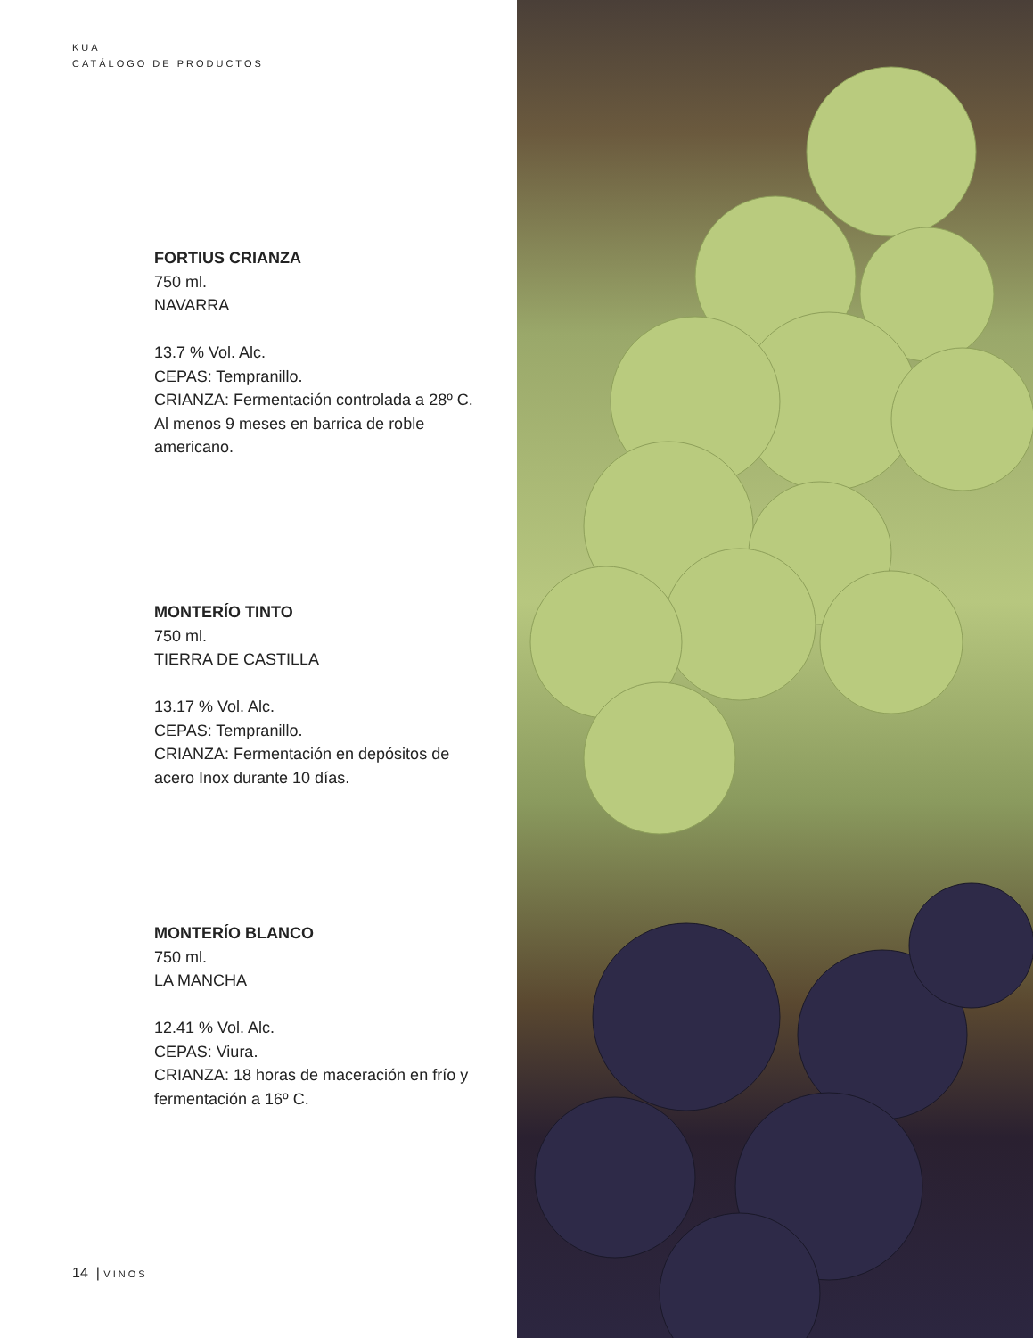KUA
CATÁLOGO DE PRODUCTOS
FORTIUS CRIANZA
750 ml.
NAVARRA
13.7 % Vol. Alc.
CEPAS: Tempranillo.
CRIANZA: Fermentación controlada a 28º C. Al menos 9 meses en barrica de roble americano.
MONTERÍO TINTO
750 ml.
TIERRA DE CASTILLA
13.17 % Vol. Alc.
CEPAS: Tempranillo.
CRIANZA: Fermentación en depósitos de acero Inox durante 10 días.
MONTERÍO BLANCO
750 ml.
LA MANCHA
12.41 % Vol. Alc.
CEPAS: Viura.
CRIANZA: 18 horas de maceración en frío y fermentación a 16º C.
14 | VINOS